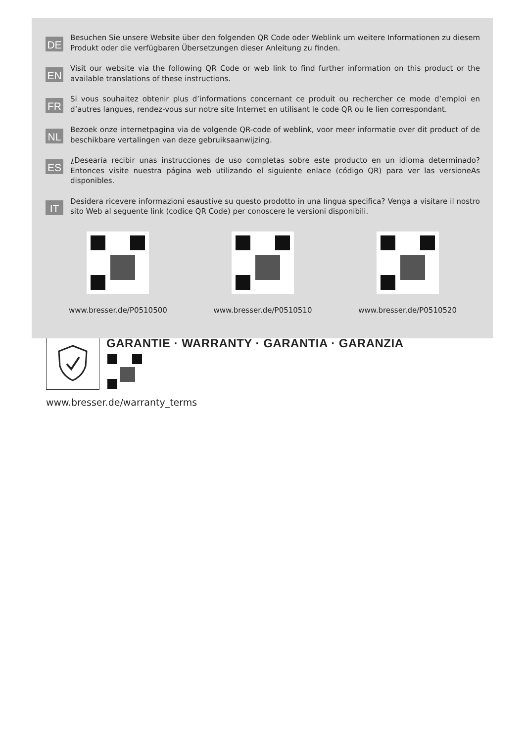DE
Besuchen Sie unsere Website über den folgenden QR Code oder Weblink um weitere Informationen zu diesem Produkt oder die verfügbaren Übersetzungen dieser Anleitung zu finden.
EN
Visit our website via the following QR Code or web link to find further information on this product or the available translations of these instructions.
FR
Si vous souhaitez obtenir plus d’informations concernant ce produit ou rechercher ce mode d’emploi en d’autres langues, rendez-vous sur notre site Internet en utilisant le code QR ou le lien correspondant.
NL
Bezoek onze internetpagina via de volgende QR-code of weblink, voor meer informatie over dit product of de beschikbare vertalingen van deze gebruiksaanwijzing.
ES
¿Desearía recibir unas instrucciones de uso completas sobre este producto en un idioma determinado? Entonces visite nuestra página web utilizando el siguiente enlace (código QR) para ver las versioneAs disponibles.
IT
Desidera ricevere informazioni esaustive su questo prodotto in una lingua specifica? Venga a visitare il nostro sito Web al seguente link (codice QR Code) per conoscere le versioni disponibili.
www.bresser.de/P0510500 www.bresser.de/P0510510 www.bresser.de/P0510520
GARANTIE · WARRANTY · GARANTÍA · GARANZIA
www.bresser.de/warranty_terms